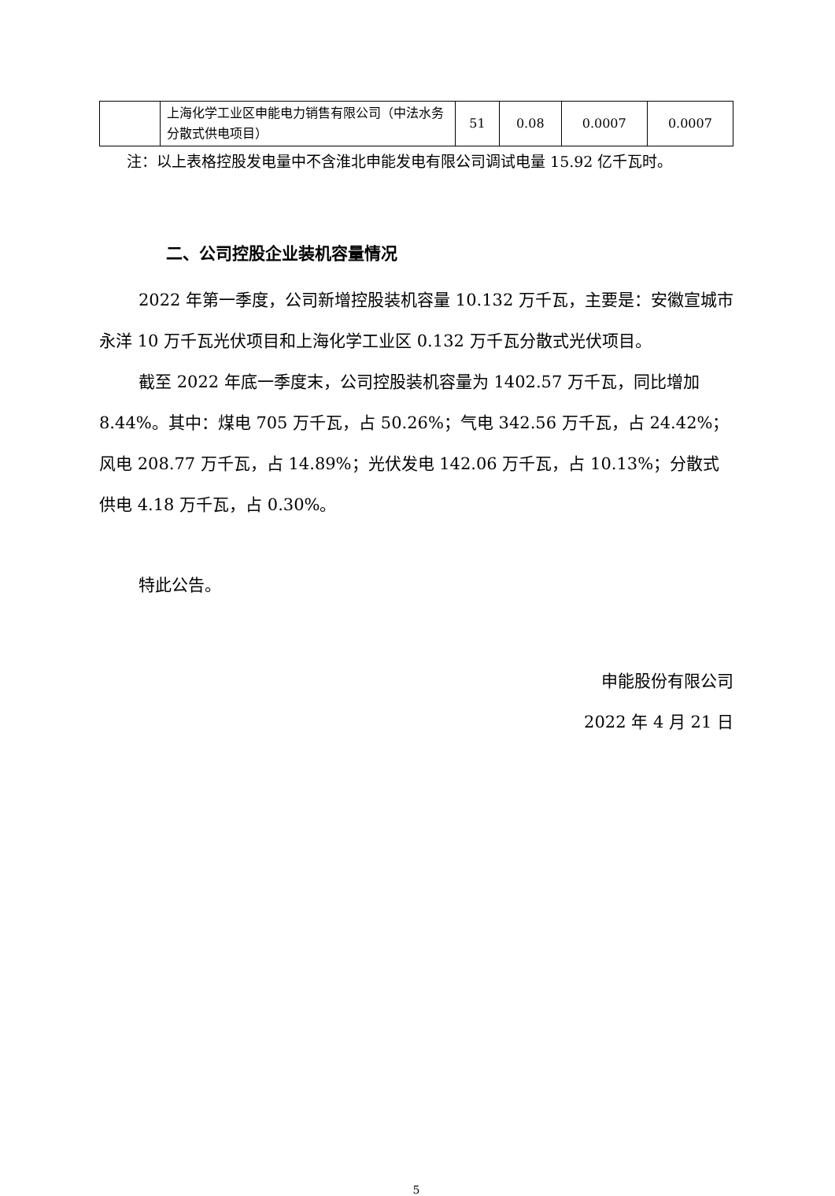| | 上海化学工业区申能电力销售有限公司（中法水务分散式供电项目） | 51 | 0.08 | 0.0007 | 0.0007 |
注：以上表格控股发电量中不含淮北申能发电有限公司调试电量 15.92 亿千瓦时。
二、公司控股企业装机容量情况
2022 年第一季度，公司新增控股装机容量 10.132 万千瓦，主要是：安徽宣城市永洋 10 万千瓦光伏项目和上海化学工业区 0.132 万千瓦分散式光伏项目。
截至 2022 年底一季度末，公司控股装机容量为 1402.57 万千瓦，同比增加 8.44%。其中：煤电 705 万千瓦，占 50.26%；气电 342.56 万千瓦，占 24.42%；风电 208.77 万千瓦，占 14.89%；光伏发电 142.06 万千瓦，占 10.13%；分散式供电 4.18 万千瓦，占 0.30%。
特此公告。
申能股份有限公司
2022 年 4 月 21 日
5